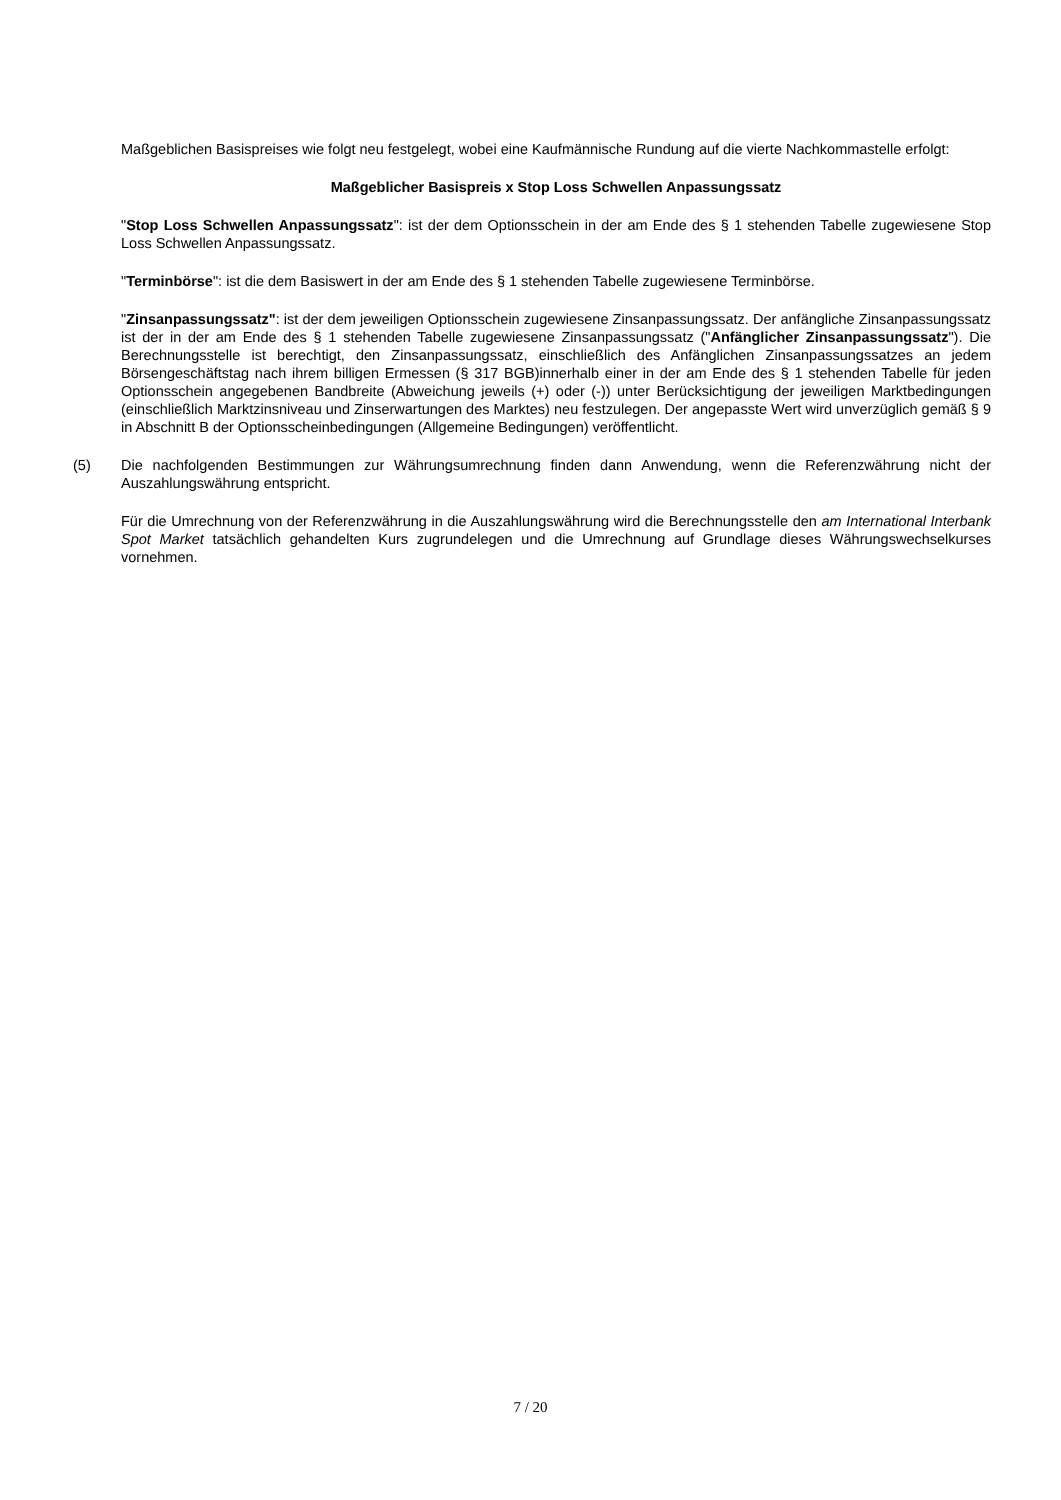Maßgeblichen Basispreises wie folgt neu festgelegt, wobei eine Kaufmännische Rundung auf die vierte Nachkommastelle erfolgt:
Maßgeblicher Basispreis x Stop Loss Schwellen Anpassungssatz
"Stop Loss Schwellen Anpassungssatz": ist der dem Optionsschein in der am Ende des § 1 stehenden Tabelle zugewiesene Stop Loss Schwellen Anpassungssatz.
"Terminbörse": ist die dem Basiswert in der am Ende des § 1 stehenden Tabelle zugewiesene Terminbörse.
"Zinsanpassungssatz": ist der dem jeweiligen Optionsschein zugewiesene Zinsanpassungssatz. Der anfängliche Zinsanpassungssatz ist der in der am Ende des § 1 stehenden Tabelle zugewiesene Zinsanpassungssatz ("Anfänglicher Zinsanpassungssatz"). Die Berechnungsstelle ist berechtigt, den Zinsanpassungssatz, einschließlich des Anfänglichen Zinsanpassungssatzes an jedem Börsengeschäftstag nach ihrem billigen Ermessen (§ 317 BGB)innerhalb einer in der am Ende des § 1 stehenden Tabelle für jeden Optionsschein angegebenen Bandbreite (Abweichung jeweils (+) oder (-)) unter Berücksichtigung der jeweiligen Marktbedingungen (einschließlich Marktzinsniveau und Zinserwartungen des Marktes) neu festzulegen. Der angepasste Wert wird unverzüglich gemäß § 9 in Abschnitt B der Optionsscheinbedingungen (Allgemeine Bedingungen) veröffentlicht.
(5) Die nachfolgenden Bestimmungen zur Währungsumrechnung finden dann Anwendung, wenn die Referenzwährung nicht der Auszahlungswährung entspricht.
Für die Umrechnung von der Referenzwährung in die Auszahlungswährung wird die Berechnungsstelle den am International Interbank Spot Market tatsächlich gehandelten Kurs zugrundelegen und die Umrechnung auf Grundlage dieses Währungswechselkurses vornehmen.
7 / 20